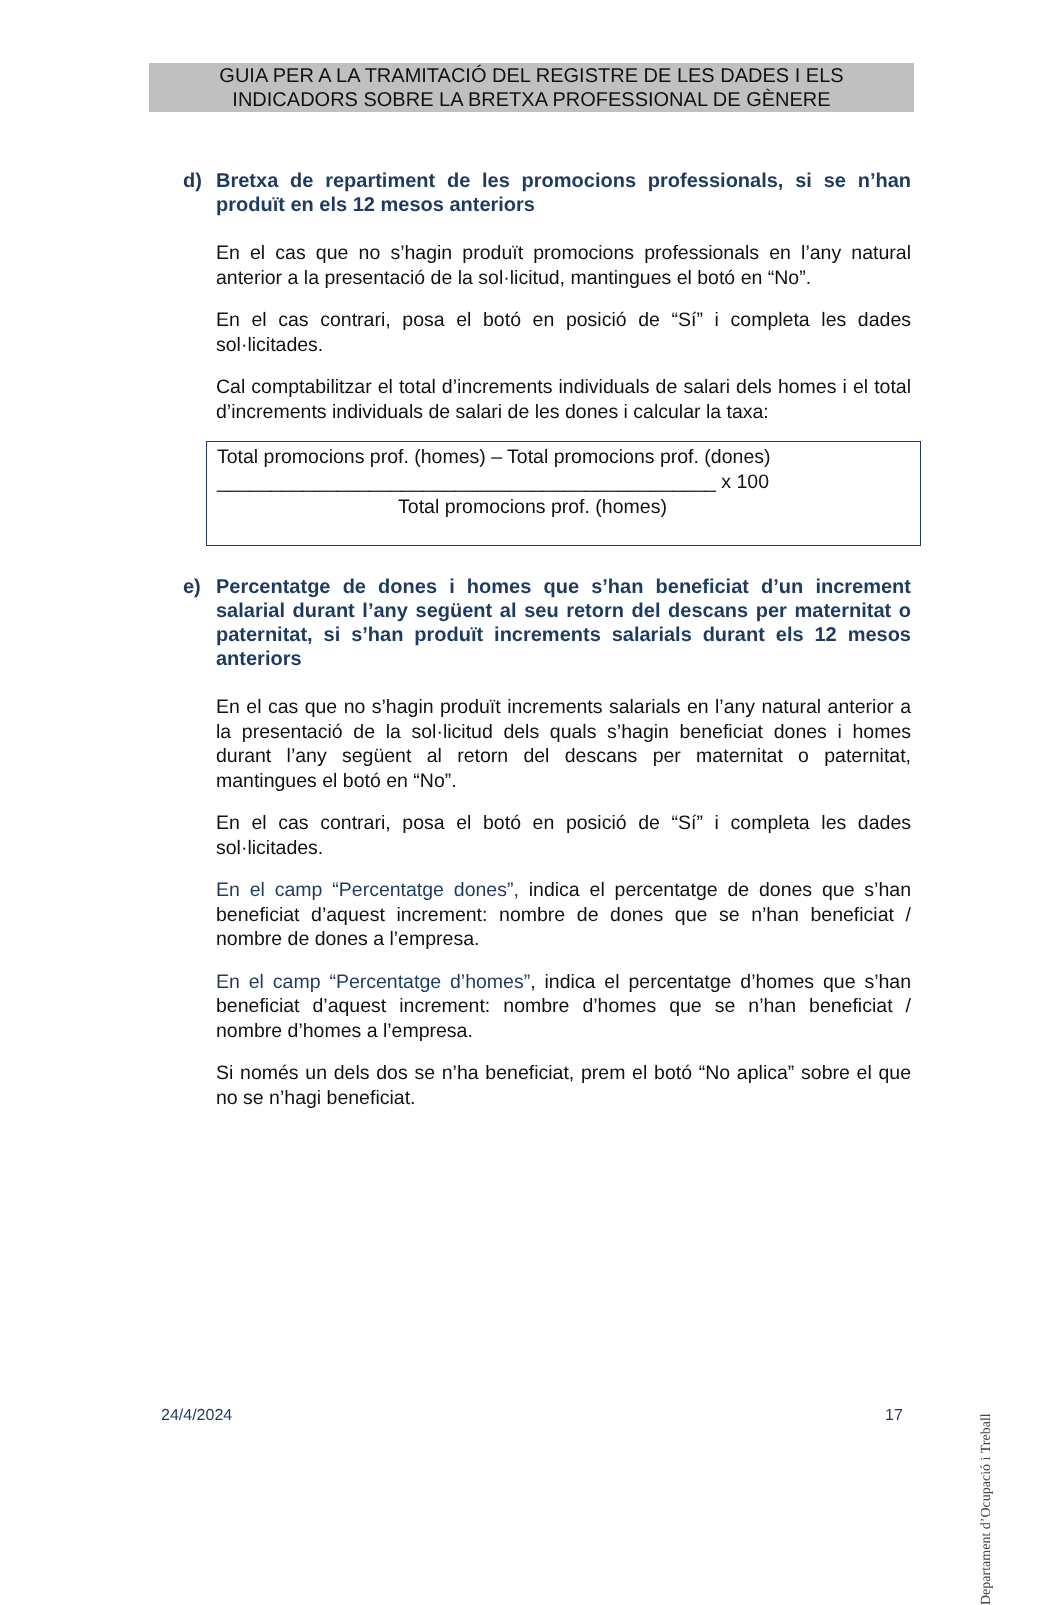GUIA PER A LA TRAMITACIÓ DEL REGISTRE DE LES DADES I ELS
INDICADORS SOBRE LA BRETXA PROFESSIONAL DE GÈNERE
d) Bretxa de repartiment de les promocions professionals, si se n’han produït en els 12 mesos anteriors
En el cas que no s’hagin produït promocions professionals en l’any natural anterior a la presentació de la sol·licitud, mantingues el botó en “No”.
En el cas contrari, posa el botó en posició de “Sí” i completa les dades sol·licitades.
Cal comptabilitzar el total d’increments individuals de salari dels homes i el total d’increments individuals de salari de les dones i calcular la taxa:
Total promocions prof. (homes) – Total promocions prof. (dones)
______________________________________________ x 100
Total promocions prof. (homes)
e) Percentatge de dones i homes que s’han beneficiat d’un increment salarial durant l’any següent al seu retorn del descans per maternitat o paternitat, si s’han produït increments salarials durant els 12 mesos anteriors
En el cas que no s’hagin produït increments salarials en l’any natural anterior a la presentació de la sol·licitud dels quals s’hagin beneficiat dones i homes durant l’any següent al retorn del descans per maternitat o paternitat, mantingues el botó en “No”.
En el cas contrari, posa el botó en posició de “Sí” i completa les dades sol·licitades.
En el camp “Percentatge dones”, indica el percentatge de dones que s’han beneficiat d’aquest increment: nombre de dones que se n’han beneficiat / nombre de dones a l’empresa.
En el camp “Percentatge d’homes”, indica el percentatge d’homes que s’han beneficiat d’aquest increment: nombre d’homes que se n’han beneficiat / nombre d’homes a l’empresa.
Si només un dels dos se n’ha beneficiat, prem el botó “No aplica” sobre el que no se n’hagi beneficiat.
Departament d’Ocupació i Treball
24/4/2024 17